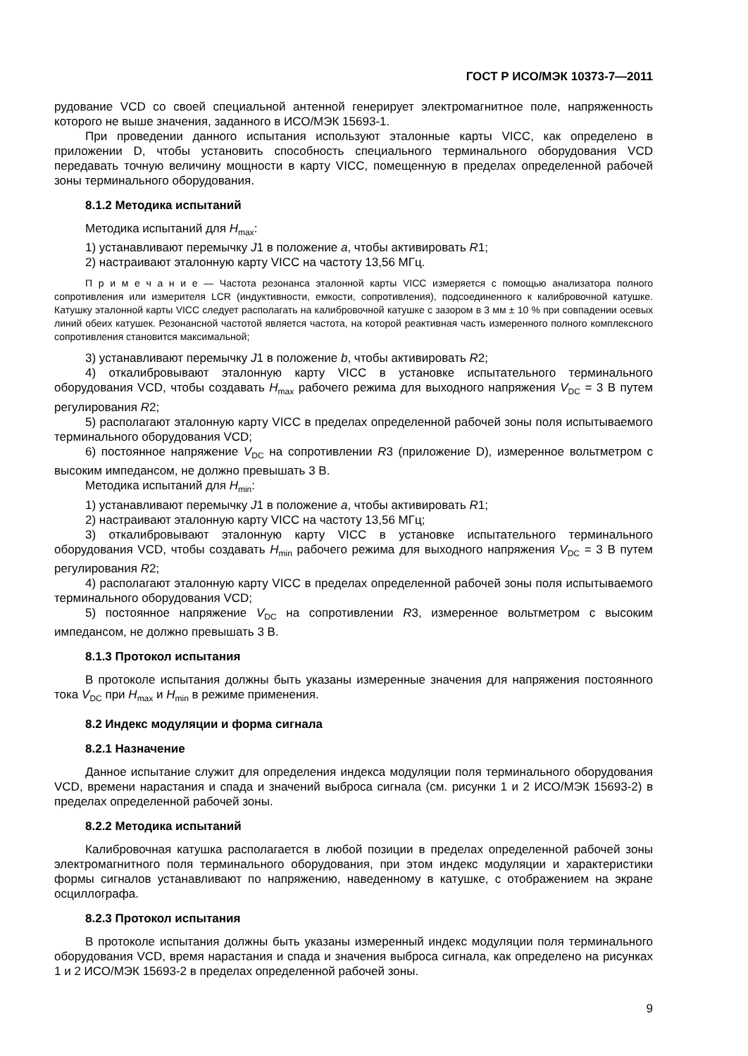ГОСТ Р ИСО/МЭК 10373-7—2011
рудование VCD со своей специальной антенной генерирует электромагнитное поле, напряженность которого не выше значения, заданного в ИСО/МЭК 15693-1.
При проведении данного испытания используют эталонные карты VICC, как определено в приложении D, чтобы установить способность специального терминального оборудования VCD передавать точную величину мощности в карту VICC, помещенную в пределах определенной рабочей зоны терминального оборудования.
8.1.2 Методика испытаний
Методика испытаний для H<sub>max</sub>:
1) устанавливают перемычку J1 в положение a, чтобы активировать R1;
2) настраивают эталонную карту VICC на частоту 13,56 МГц.
П р и м е ч а н и е — Частота резонанса эталонной карты VICC измеряется с помощью анализатора полного сопротивления или измерителя LCR (индуктивности, емкости, сопротивления), подсоединенного к калибровочной катушке. Катушку эталонной карты VICC следует располагать на калибровочной катушке с зазором в 3 мм ± 10 % при совпадении осевых линий обеих катушек. Резонансной частотой является частота, на которой реактивная часть измеренного полного комплексного сопротивления становится максимальной;
3) устанавливают перемычку J1 в положение b, чтобы активировать R2;
4) откалибровывают эталонную карту VICC в установке испытательного терминального оборудования VCD, чтобы создавать H<sub>max</sub> рабочего режима для выходного напряжения V<sub>DC</sub> = 3 В путем регулирования R2;
5) располагают эталонную карту VICC в пределах определенной рабочей зоны поля испытываемого терминального оборудования VCD;
6) постоянное напряжение V<sub>DC</sub> на сопротивлении R3 (приложение D), измеренное вольтметром с высоким импедансом, не должно превышать 3 В.
Методика испытаний для H<sub>min</sub>:
1) устанавливают перемычку J1 в положение a, чтобы активировать R1;
2) настраивают эталонную карту VICC на частоту 13,56 МГц;
3) откалибровывают эталонную карту VICC в установке испытательного терминального оборудования VCD, чтобы создавать H<sub>min</sub> рабочего режима для выходного напряжения V<sub>DC</sub> = 3 В путем регулирования R2;
4) располагают эталонную карту VICC в пределах определенной рабочей зоны поля испытываемого терминального оборудования VCD;
5) постоянное напряжение V<sub>DC</sub> на сопротивлении R3, измеренное вольтметром с высоким импедансом, не должно превышать 3 В.
8.1.3 Протокол испытания
В протоколе испытания должны быть указаны измеренные значения для напряжения постоянного тока V<sub>DC</sub> при H<sub>max</sub> и H<sub>min</sub> в режиме применения.
8.2 Индекс модуляции и форма сигнала
8.2.1 Назначение
Данное испытание служит для определения индекса модуляции поля терминального оборудования VCD, времени нарастания и спада и значений выброса сигнала (см. рисунки 1 и 2 ИСО/МЭК 15693-2) в пределах определенной рабочей зоны.
8.2.2 Методика испытаний
Калибровочная катушка располагается в любой позиции в пределах определенной рабочей зоны электромагнитного поля терминального оборудования, при этом индекс модуляции и характеристики формы сигналов устанавливают по напряжению, наведенному в катушке, с отображением на экране осциллографа.
8.2.3 Протокол испытания
В протоколе испытания должны быть указаны измеренный индекс модуляции поля терминального оборудования VCD, время нарастания и спада и значения выброса сигнала, как определено на рисунках 1 и 2 ИСО/МЭК 15693-2 в пределах определенной рабочей зоны.
9